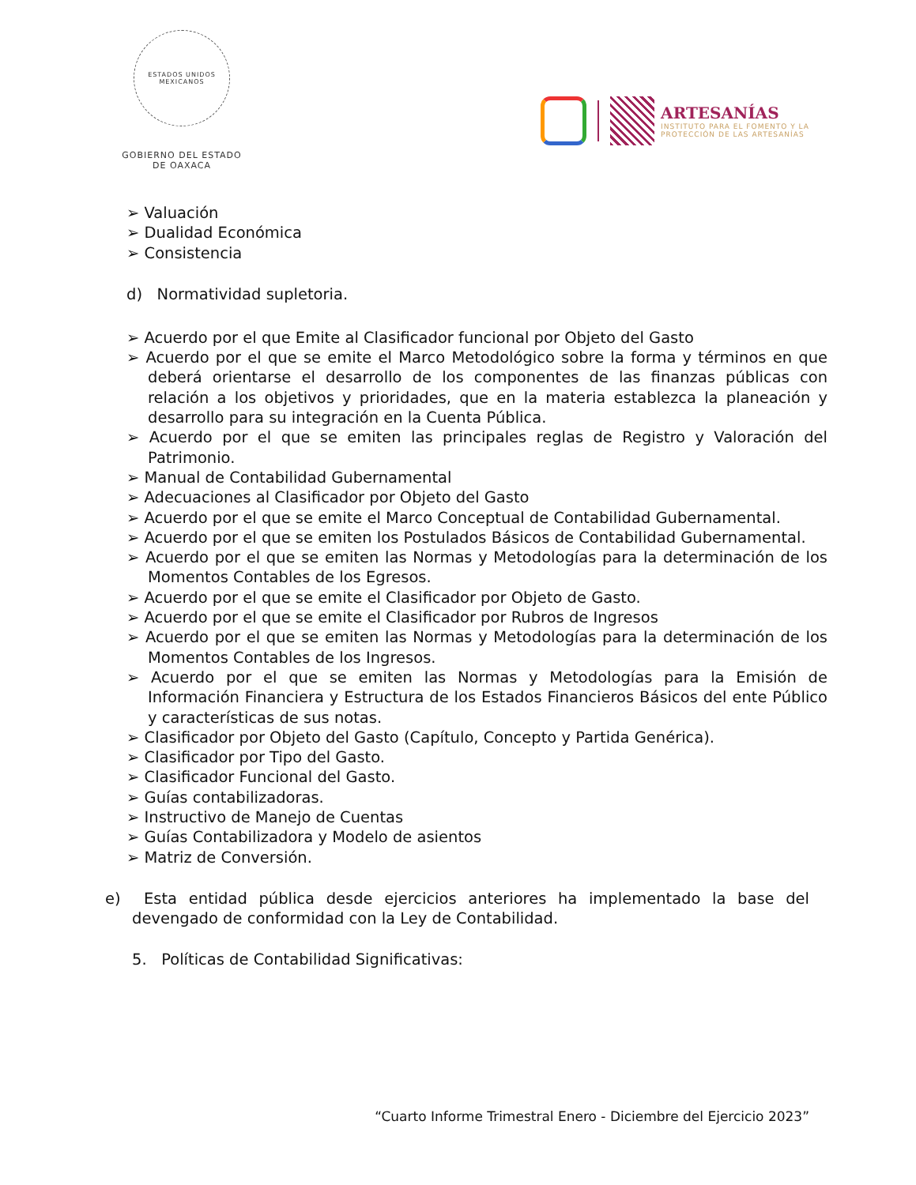ESTADOS UNIDOS MEXICANOS
GOBIERNO DEL ESTADO
DE OAXACA
ARTESANÍAS
INSTITUTO PARA EL FOMENTO Y LA
PROTECCIÓN DE LAS ARTESANÍAS
➢ Valuación
➢ Dualidad Económica
➢ Consistencia
d) Normatividad supletoria.
➢ Acuerdo por el que Emite al Clasificador funcional por Objeto del Gasto
➢ Acuerdo por el que se emite el Marco Metodológico sobre la forma y términos en que deberá orientarse el desarrollo de los componentes de las finanzas públicas con relación a los objetivos y prioridades, que en la materia establezca la planeación y desarrollo para su integración en la Cuenta Pública.
➢ Acuerdo por el que se emiten las principales reglas de Registro y Valoración del Patrimonio.
➢ Manual de Contabilidad Gubernamental
➢ Adecuaciones al Clasificador por Objeto del Gasto
➢ Acuerdo por el que se emite el Marco Conceptual de Contabilidad Gubernamental.
➢ Acuerdo por el que se emiten los Postulados Básicos de Contabilidad Gubernamental.
➢ Acuerdo por el que se emiten las Normas y Metodologías para la determinación de los Momentos Contables de los Egresos.
➢ Acuerdo por el que se emite el Clasificador por Objeto de Gasto.
➢ Acuerdo por el que se emite el Clasificador por Rubros de Ingresos
➢ Acuerdo por el que se emiten las Normas y Metodologías para la determinación de los Momentos Contables de los Ingresos.
➢ Acuerdo por el que se emiten las Normas y Metodologías para la Emisión de Información Financiera y Estructura de los Estados Financieros Básicos del ente Público y características de sus notas.
➢ Clasificador por Objeto del Gasto (Capítulo, Concepto y Partida Genérica).
➢ Clasificador por Tipo del Gasto.
➢ Clasificador Funcional del Gasto.
➢ Guías contabilizadoras.
➢ Instructivo de Manejo de Cuentas
➢ Guías Contabilizadora y Modelo de asientos
➢ Matriz de Conversión.
e) Esta entidad pública desde ejercicios anteriores ha implementado la base del devengado de conformidad con la Ley de Contabilidad.
5. Políticas de Contabilidad Significativas:
“Cuarto Informe Trimestral Enero - Diciembre del Ejercicio 2023”